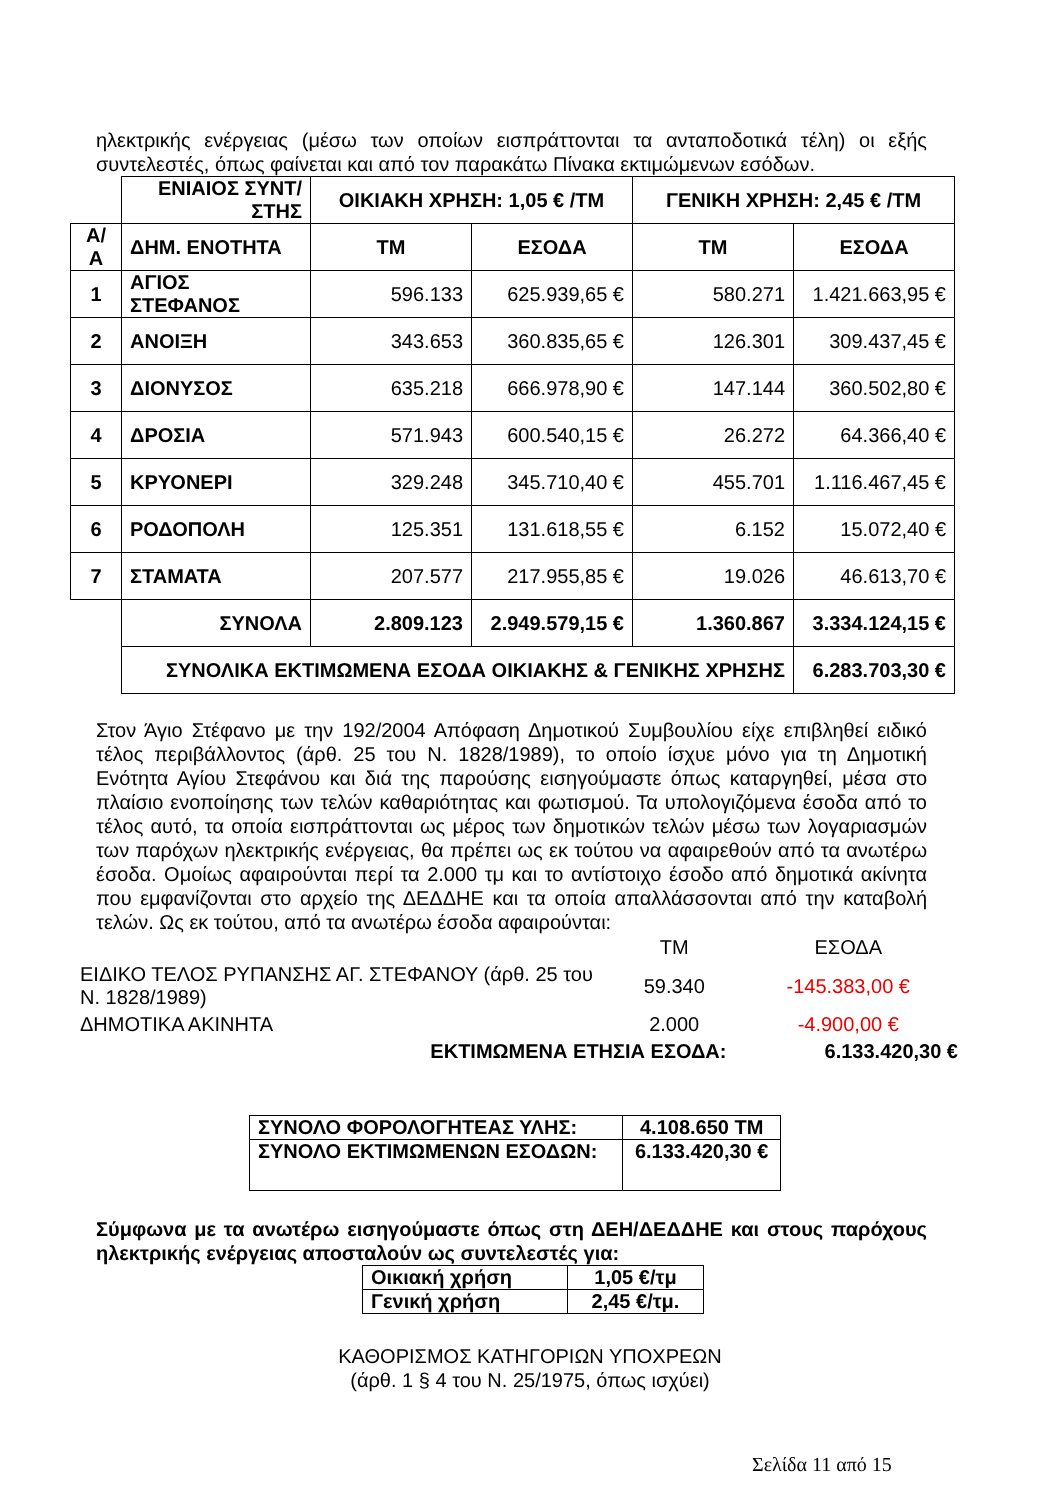ηλεκτρικής ενέργειας (μέσω των οποίων εισπράττονται τα ανταποδοτικά τέλη) οι εξής συντελεστές, όπως φαίνεται και από τον παρακάτω Πίνακα εκτιμώμενων εσόδων.
| | ΕΝΙΑΙΟΣ ΣΥΝΤ/ΣΤΗΣ | ΟΙΚΙΑΚΗ ΧΡΗΣΗ: 1,05 € /ΤΜ | | ΓΕΝΙΚΗ ΧΡΗΣΗ: 2,45 € /ΤΜ | |
| Α/ Α | ΔΗΜ. ΕΝΟΤΗΤΑ | ΤΜ | ΕΣΟΔΑ | ΤΜ | ΕΣΟΔΑ |
| 1 | ΑΓΙΟΣ ΣΤΕΦΑΝΟΣ | 596.133 | 625.939,65 € | 580.271 | 1.421.663,95 € |
| 2 | ΑΝΟΙΞΗ | 343.653 | 360.835,65 € | 126.301 | 309.437,45 € |
| 3 | ΔΙΟΝΥΣΟΣ | 635.218 | 666.978,90 € | 147.144 | 360.502,80 € |
| 4 | ΔΡΟΣΙΑ | 571.943 | 600.540,15 € | 26.272 | 64.366,40 € |
| 5 | ΚΡΥΟΝΕΡΙ | 329.248 | 345.710,40 € | 455.701 | 1.116.467,45 € |
| 6 | ΡΟΔΟΠΟΛΗ | 125.351 | 131.618,55 € | 6.152 | 15.072,40 € |
| 7 | ΣΤΑΜΑΤΑ | 207.577 | 217.955,85 € | 19.026 | 46.613,70 € |
| | ΣΥΝΟΛΑ | 2.809.123 | 2.949.579,15 € | 1.360.867 | 3.334.124,15 € |
| | ΣΥΝΟΛΙΚΑ ΕΚΤΙΜΩΜΕΝΑ ΕΣΟΔΑ ΟΙΚΙΑΚΗΣ & ΓΕΝΙΚΗΣ ΧΡΗΣΗΣ | | | | 6.283.703,30 € |
Στον Άγιο Στέφανο με την 192/2004 Απόφαση Δημοτικού Συμβουλίου είχε επιβληθεί ειδικό τέλος περιβάλλοντος (άρθ. 25 του Ν. 1828/1989), το οποίο ίσχυε μόνο για τη Δημοτική Ενότητα Αγίου Στεφάνου και διά της παρούσης εισηγούμαστε όπως καταργηθεί, μέσα στο πλαίσιο ενοποίησης των τελών καθαριότητας και φωτισμού. Τα υπολογιζόμενα έσοδα από το τέλος αυτό, τα οποία εισπράττονται ως μέρος των δημοτικών τελών μέσω των λογαριασμών των παρόχων ηλεκτρικής ενέργειας, θα πρέπει ως εκ τούτου να αφαιρεθούν από τα ανωτέρω έσοδα. Ομοίως αφαιρούνται περί τα 2.000 τμ και το αντίστοιχο έσοδο από δημοτικά ακίνητα που εμφανίζονται στο αρχείο της ΔΕΔΔΗΕ και τα οποία απαλλάσσονται από την καταβολή τελών. Ως εκ τούτου, από τα ανωτέρω έσοδα αφαιρούνται:
| | ΤΜ | ΕΣΟΔΑ |
| ΕΙΔΙΚΟ ΤΕΛΟΣ ΡΥΠΑΝΣΗΣ ΑΓ. ΣΤΕΦΑΝΟΥ (άρθ. 25 του Ν. 1828/1989) | 59.340 | -145.383,00 € |
| ΔΗΜΟΤΙΚΑ ΑΚΙΝΗΤΑ | 2.000 | -4.900,00 € |
| ΕΚΤΙΜΩΜΕΝΑ ΕΤΗΣΙΑ ΕΣΟΔΑ: | | 6.133.420,30 € |
| ΣΥΝΟΛΟ ΦΟΡΟΛΟΓΗΤΕΑΣ ΥΛΗΣ: | 4.108.650 ΤΜ |
| ΣΥΝΟΛΟ ΕΚΤΙΜΩΜΕΝΩΝ ΕΣΟΔΩΝ: | 6.133.420,30 € |
Σύμφωνα με τα ανωτέρω εισηγούμαστε όπως στη ΔΕΗ/ΔΕΔΔΗΕ και στους παρόχους ηλεκτρικής ενέργειας αποσταλούν ως συντελεστές για:
| Οικιακή χρήση | 1,05 €/τμ |
| Γενική χρήση | 2,45 €/τμ. |
ΚΑΘΟΡΙΣΜΟΣ ΚΑΤΗΓΟΡΙΩΝ ΥΠΟΧΡΕΩΝ
(άρθ. 1 § 4 του Ν. 25/1975, όπως ισχύει)
Σελίδα 11 από 15